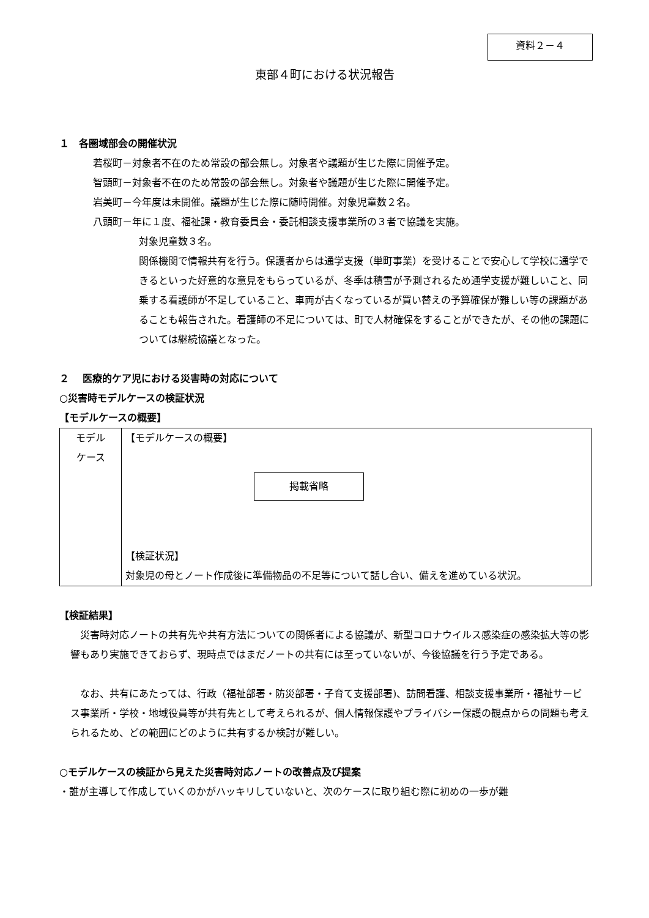資料２－４
東部４町における状況報告
１　各圏域部会の開催状況
若桜町－対象者不在のため常設の部会無し。対象者や議題が生じた際に開催予定。
智頭町－対象者不在のため常設の部会無し。対象者や議題が生じた際に開催予定。
岩美町－今年度は未開催。議題が生じた際に随時開催。対象児童数２名。
八頭町－年に１度、福祉課・教育委員会・委託相談支援事業所の３者で協議を実施。
対象児童数３名。
関係機関で情報共有を行う。保護者からは通学支援（単町事業）を受けることで安心して学校に通学できるといった好意的な意見をもらっているが、冬季は積雪が予測されるため通学支援が難しいこと、同乗する看護師が不足していること、車両が古くなっているが買い替えの予算確保が難しい等の課題があることも報告された。看護師の不足については、町で人材確保をすることができたが、その他の課題については継続協議となった。
２　 医療的ケア児における災害時の対応について
○災害時モデルケースの検証状況
【モデルケースの概要】
| モデル ケース | 【モデルケースの概要】 掲載省略 【検証状況】 対象児の母とノート作成後に準備物品の不足等について話し合い、備えを進めている状況。 |
【検証結果】
災害時対応ノートの共有先や共有方法についての関係者による協議が、新型コロナウイルス感染症の感染拡大等の影響もあり実施できておらず、現時点ではまだノートの共有には至っていないが、今後協議を行う予定である。
なお、共有にあたっては、行政（福祉部署・防災部署・子育て支援部署)、訪問看護、相談支援事業所・福祉サービス事業所・学校・地域役員等が共有先として考えられるが、個人情報保護やプライバシー保護の観点からの問題も考えられるため、どの範囲にどのように共有するか検討が難しい。
○モデルケースの検証から見えた災害時対応ノートの改善点及び提案
・誰が主導して作成していくのかがハッキリしていないと、次のケースに取り組む際に初めの一歩が難